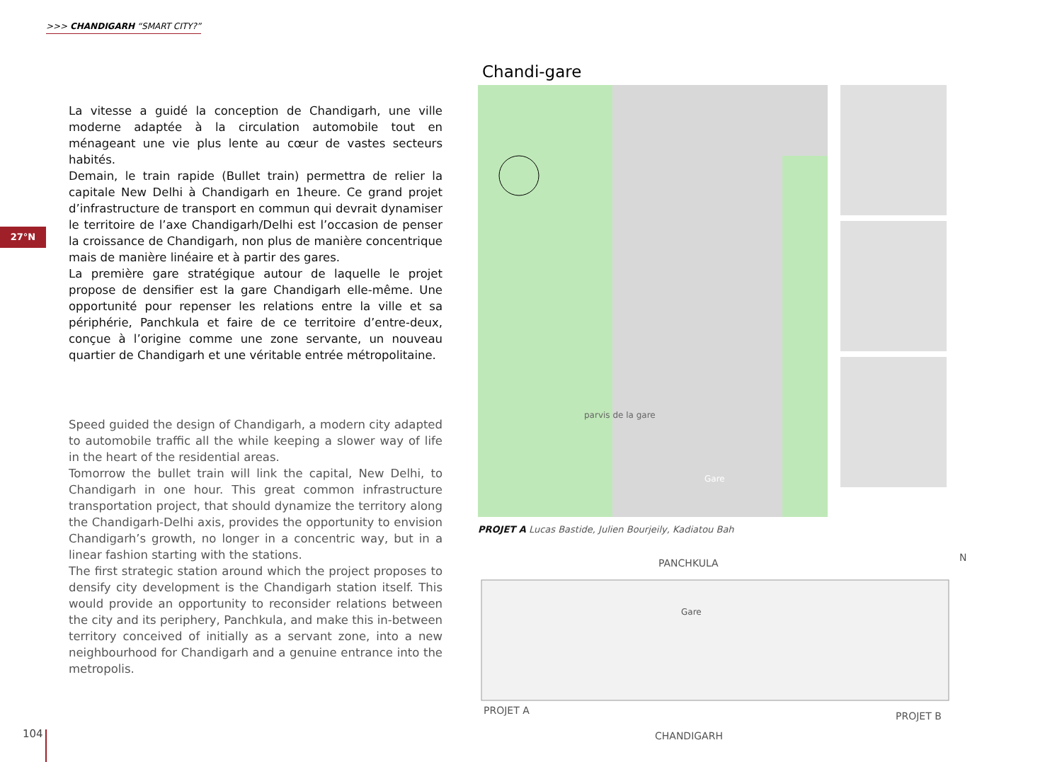>>> CHANDIGARH “SMART CITY?”
27°N
La vitesse a guidé la conception de Chandigarh, une ville moderne adaptée à la circulation automobile tout en ménageant une vie plus lente au cœur de vastes secteurs habités.
Demain, le train rapide (Bullet train) permettra de relier la capitale New Delhi à Chandigarh en 1heure. Ce grand projet d’infrastructure de transport en commun qui devrait dynamiser le territoire de l’axe Chandigarh/Delhi est l’occasion de penser la croissance de Chandigarh, non plus de manière concentrique mais de manière linéaire et à partir des gares.
La première gare stratégique autour de laquelle le projet propose de densifier est la gare Chandigarh elle-même. Une opportunité pour repenser les relations entre la ville et sa périphérie, Panchkula et faire de ce territoire d’entre-deux, conçue à l’origine comme une zone servante, un nouveau quartier de Chandigarh et une véritable entrée métropolitaine.
Speed guided the design of Chandigarh, a modern city adapted to automobile traffic all the while keeping a slower way of life in the heart of the residential areas.
Tomorrow the bullet train will link the capital, New Delhi, to Chandigarh in one hour. This great common infrastructure transportation project, that should dynamize the territory along the Chandigarh-Delhi axis, provides the opportunity to envision Chandigarh’s growth, no longer in a concentric way, but in a linear fashion starting with the stations.
The first strategic station around which the project proposes to densify city development is the Chandigarh station itself. This would provide an opportunity to reconsider relations between the city and its periphery, Panchkula, and make this in-between territory conceived of initially as a servant zone, into a new neighbourhood for Chandigarh and a genuine entrance into the metropolis.
Chandi-gare
parvis de la gare
Gare
PROJET A Lucas Bastide, Julien Bourjeily, Kadiatou Bah
PANCHKULA N
Gare
PROJET A PROJET B
CHANDIGARH
104